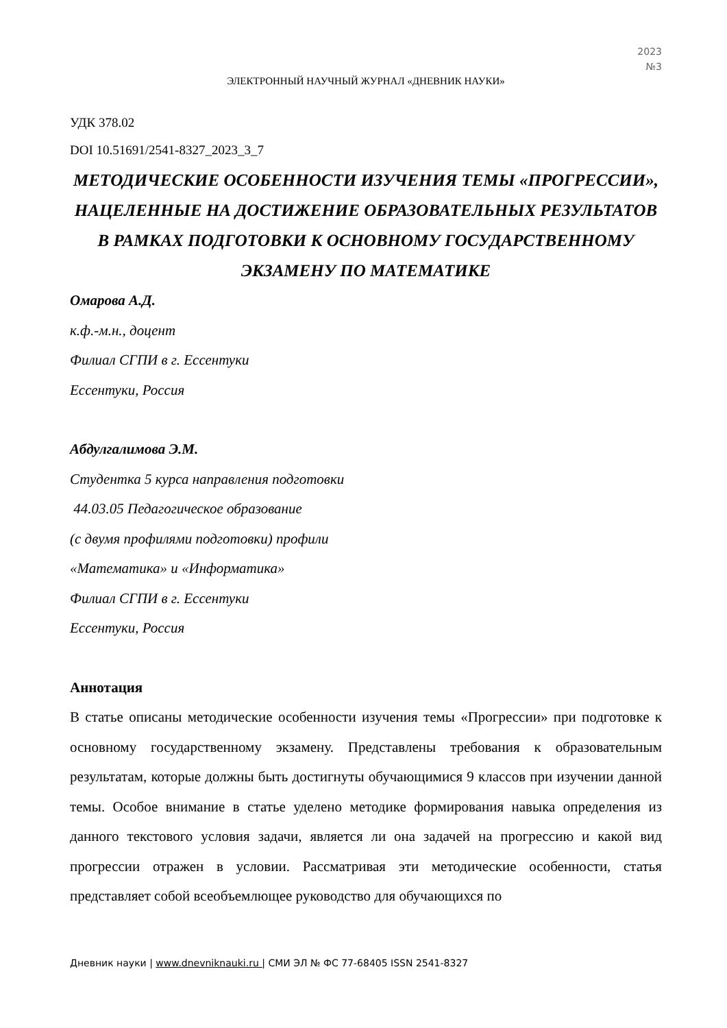2023
№3
ЭЛЕКТРОННЫЙ НАУЧНЫЙ ЖУРНАЛ «ДНЕВНИК НАУКИ»
УДК 378.02
DOI 10.51691/2541-8327_2023_3_7
МЕТОДИЧЕСКИЕ ОСОБЕННОСТИ ИЗУЧЕНИЯ ТЕМЫ «ПРОГРЕССИИ», НАЦЕЛЕННЫЕ НА ДОСТИЖЕНИЕ ОБРАЗОВАТЕЛЬНЫХ РЕЗУЛЬТАТОВ В РАМКАХ ПОДГОТОВКИ К ОСНОВНОМУ ГОСУДАРСТВЕННОМУ ЭКЗАМЕНУ ПО МАТЕМАТИКЕ
Омарова А.Д.
к.ф.-м.н., доцент
Филиал СГПИ в г. Ессентуки
Ессентуки, Россия
Абдулгалимова Э.М.
Студентка 5 курса направления подготовки
44.03.05 Педагогическое образование
(с двумя профилями подготовки) профили
«Математика» и «Информатика»
Филиал СГПИ в г. Ессентуки
Ессентуки, Россия
Аннотация
В статье описаны методические особенности изучения темы «Прогрессии» при подготовке к основному государственному экзамену. Представлены требования к образовательным результатам, которые должны быть достигнуты обучающимися 9 классов при изучении данной темы. Особое внимание в статье уделено методике формирования навыка определения из данного текстового условия задачи, является ли она задачей на прогрессию и какой вид прогрессии отражен в условии. Рассматривая эти методические особенности, статья представляет собой всеобъемлющее руководство для обучающихся по
Дневник науки | www.dnevniknauki.ru | СМИ ЭЛ № ФС 77-68405 ISSN 2541-8327